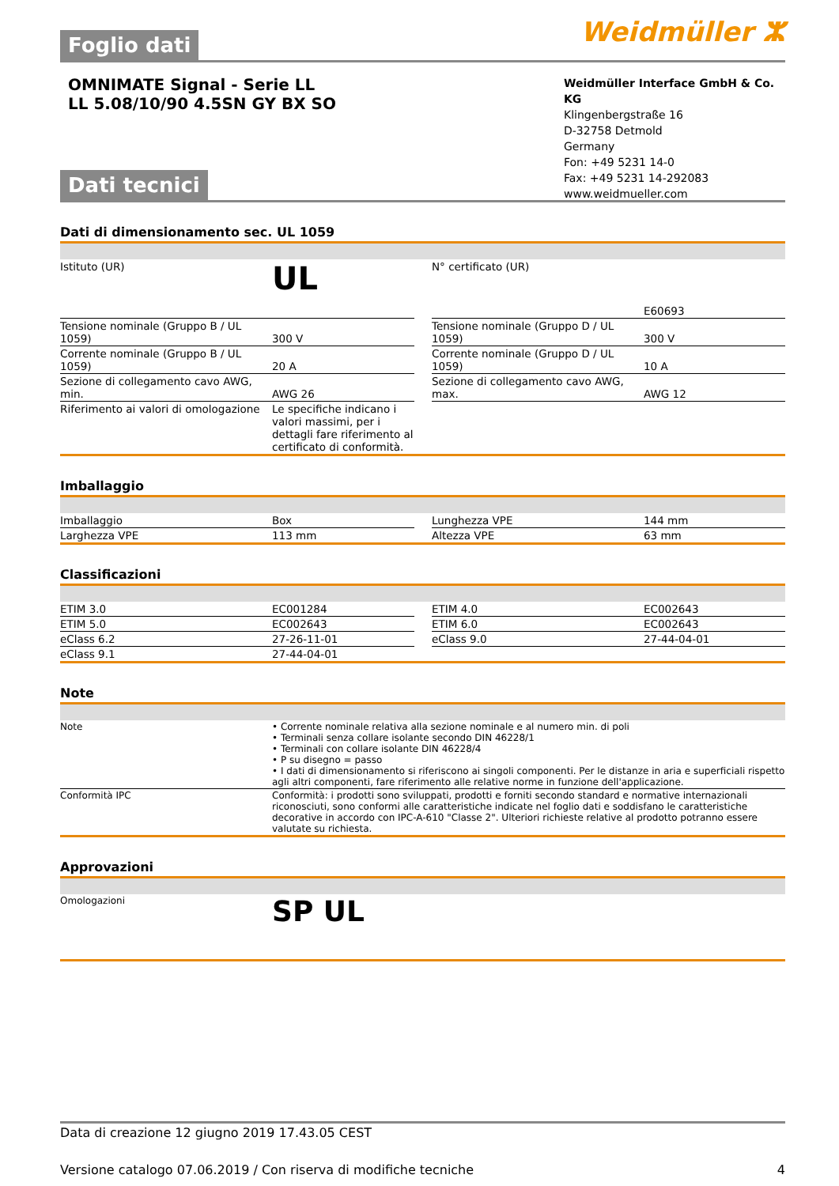Foglio dati
Weidmüller ⵣ
OMNIMATE Signal - Serie LL
LL 5.08/10/90 4.5SN GY BX SO
Weidmüller Interface GmbH & Co. KG
Klingenbergstraße 16
D-32758 Detmold
Germany
Fon: +49 5231 14-0
Fax: +49 5231 14-292083
www.weidmueller.com
Dati tecnici
Dati di dimensionamento sec. UL 1059
| Istituto (UR) | UL | | N° certificato (UR) | E60693 |
| Tensione nominale (Gruppo B / UL 1059) | 300 V | | Tensione nominale (Gruppo D / UL 1059) | 300 V |
| Corrente nominale (Gruppo B / UL 1059) | 20 A | | Corrente nominale (Gruppo D / UL 1059) | 10 A |
| Sezione di collegamento cavo AWG, min. | AWG 26 | | Sezione di collegamento cavo AWG, max. | AWG 12 |
| Riferimento ai valori di omologazione | Le specifiche indicano i valori massimi, per i dettagli fare riferimento al certificato di conformità. | | | |
Imballaggio
| Imballaggio | Box | | Lunghezza VPE | 144 mm |
| Larghezza VPE | 113 mm | | Altezza VPE | 63 mm |
Classificazioni
| ETIM 3.0 | EC001284 | | ETIM 4.0 | EC002643 |
| ETIM 5.0 | EC002643 | | ETIM 6.0 | EC002643 |
| eClass 6.2 | 27-26-11-01 | | eClass 9.0 | 27-44-04-01 |
| eClass 9.1 | 27-44-04-01 | | | |
Note
| Note | • Corrente nominale relativa alla sezione nominale e al numero min. di poli • Terminali senza collare isolante secondo DIN 46228/1 • Terminali con collare isolante DIN 46228/4 • P su disegno = passo • I dati di dimensionamento si riferiscono ai singoli componenti. Per le distanze in aria e superficiali rispetto agli altri componenti, fare riferimento alle relative norme in funzione dell'applicazione. |
| Conformità IPC | Conformità: i prodotti sono sviluppati, prodotti e forniti secondo standard e normative internazionali riconosciuti, sono conformi alle caratteristiche indicate nel foglio dati e soddisfano le caratteristiche decorative in accordo con IPC-A-610 "Classe 2". Ulteriori richieste relative al prodotto potranno essere valutate su richiesta. |
Approvazioni
| Omologazioni | SP UL |
Data di creazione 12 giugno 2019 17.43.05 CEST
Versione catalogo 07.06.2019 / Con riserva di modifiche tecniche 4